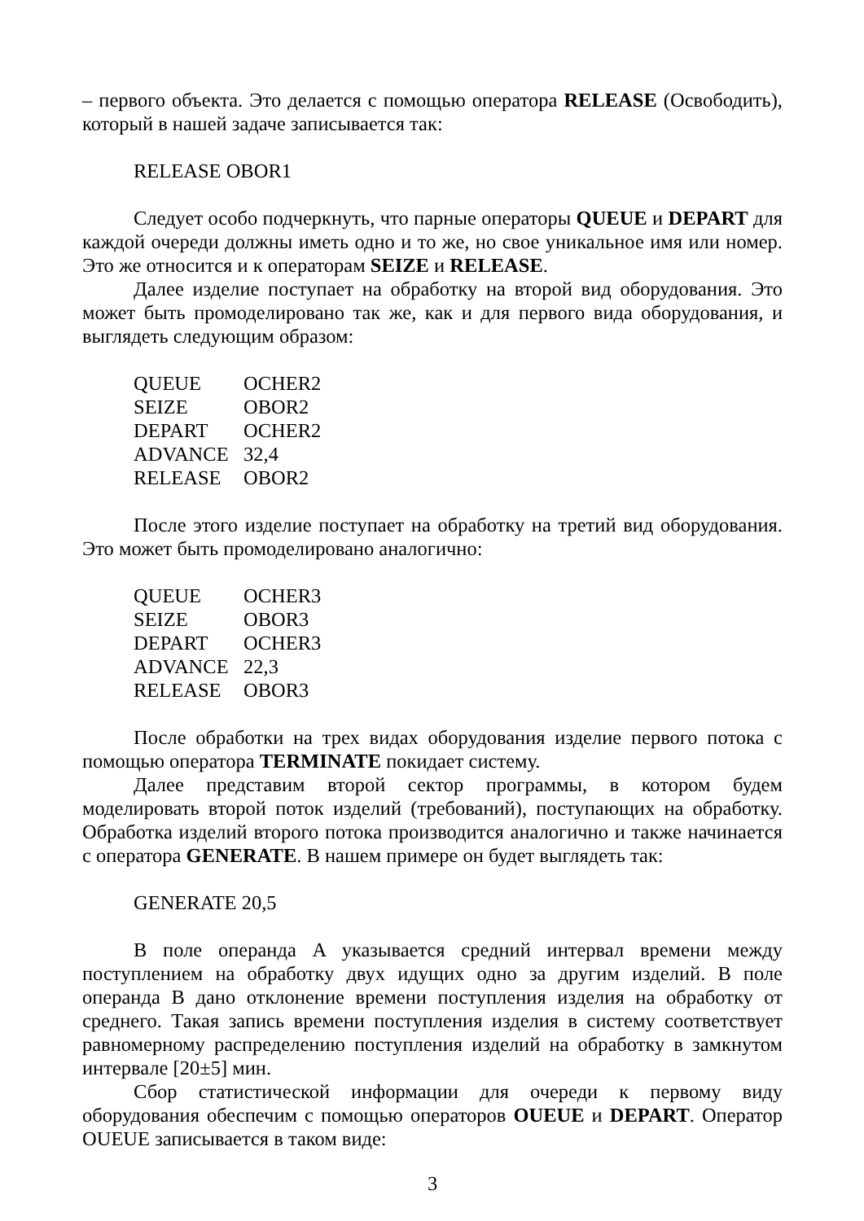– первого объекта. Это делается с помощью оператора RELEASE (Освободить), который в нашей задаче записывается так:
RELEASE OBOR1
Следует особо подчеркнуть, что парные операторы QUEUE и DEPART для каждой очереди должны иметь одно и то же, но свое уникальное имя или номер. Это же относится и к операторам SEIZE и RELEASE.
Далее изделие поступает на обработку на второй вид оборудования. Это может быть промоделировано так же, как и для первого вида оборудования, и выглядеть следующим образом:
QUEUE OCHER2
SEIZE OBOR2
DEPART OCHER2
ADVANCE 32,4
RELEASE OBOR2
После этого изделие поступает на обработку на третий вид оборудования. Это может быть промоделировано аналогично:
QUEUE OCHER3
SEIZE OBOR3
DEPART OCHER3
ADVANCE 22,3
RELEASE OBOR3
После обработки на трех видах оборудования изделие первого потока с помощью оператора TERMINATE покидает систему.
Далее представим второй сектор программы, в котором будем моделировать второй поток изделий (требований), поступающих на обработку. Обработка изделий второго потока производится аналогично и также начинается с оператора GENERATE. В нашем примере он будет выглядеть так:
GENERATE 20,5
В поле операнда A указывается средний интервал времени между поступлением на обработку двух идущих одно за другим изделий. В поле операнда B дано отклонение времени поступления изделия на обработку от среднего. Такая запись времени поступления изделия в систему соответствует равномерному распределению поступления изделий на обработку в замкнутом интервале [20±5] мин.
Сбор статистической информации для очереди к первому виду оборудования обеспечим с помощью операторов OUEUE и DEPART. Оператор OUEUE записывается в таком виде:
3